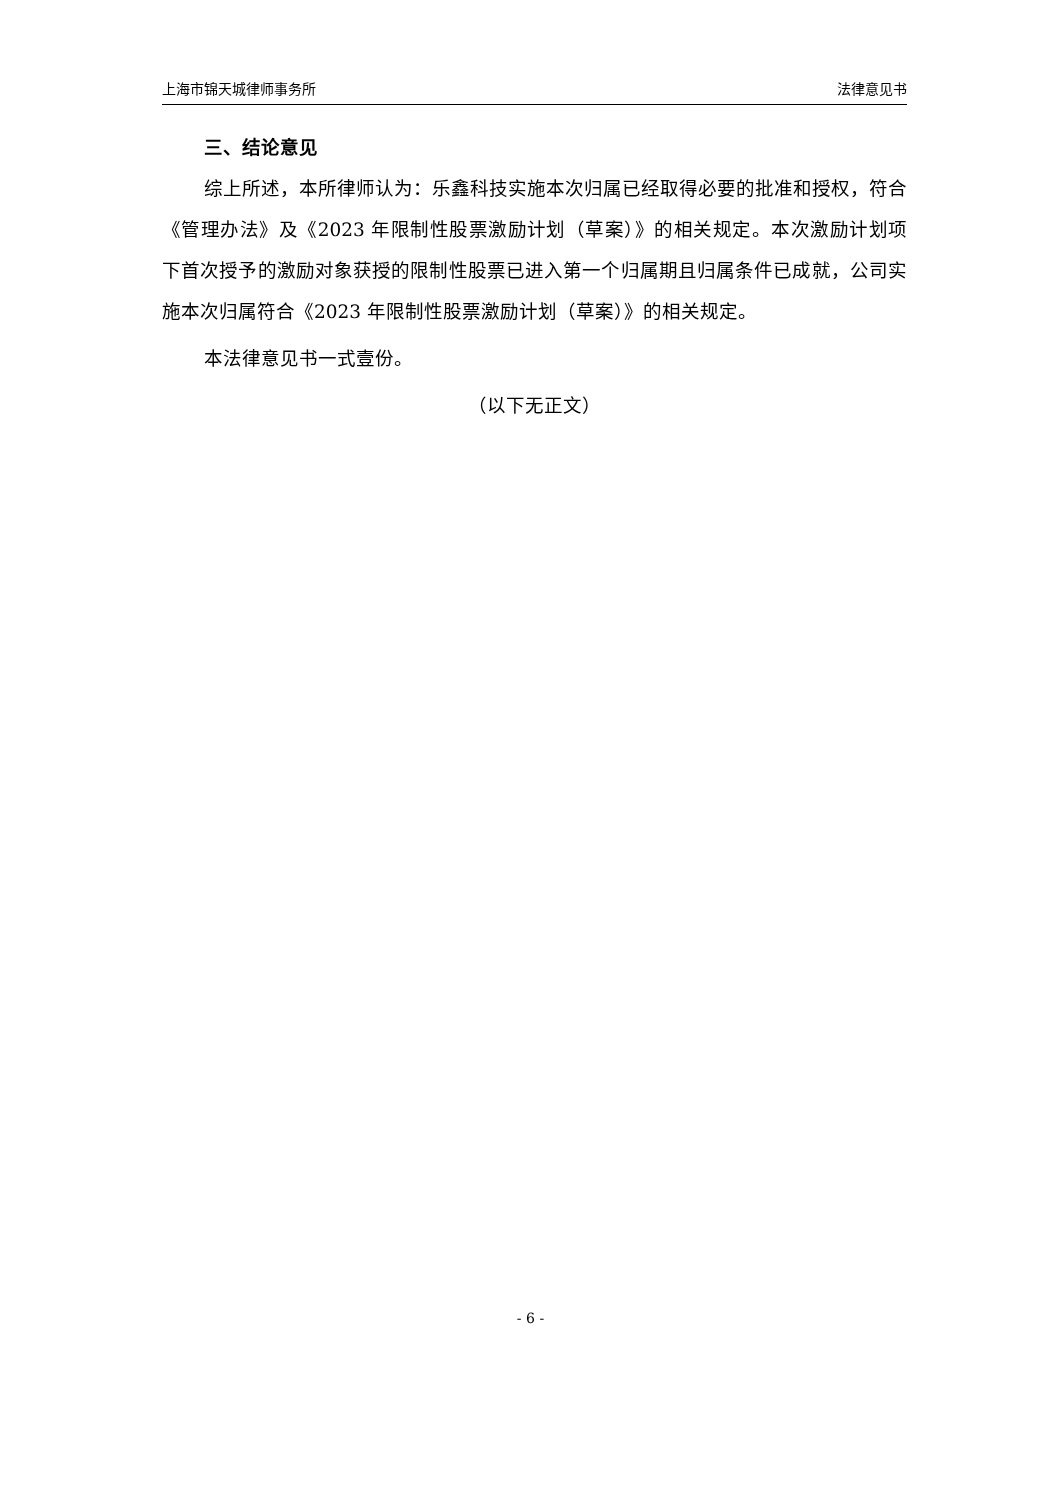上海市锦天城律师事务所 法律意见书
三、结论意见
综上所述，本所律师认为：乐鑫科技实施本次归属已经取得必要的批准和授权，符合《管理办法》及《2023 年限制性股票激励计划（草案）》的相关规定。本次激励计划项下首次授予的激励对象获授的限制性股票已进入第一个归属期且归属条件已成就，公司实施本次归属符合《2023 年限制性股票激励计划（草案）》的相关规定。
本法律意见书一式壹份。
（以下无正文）
- 6 -